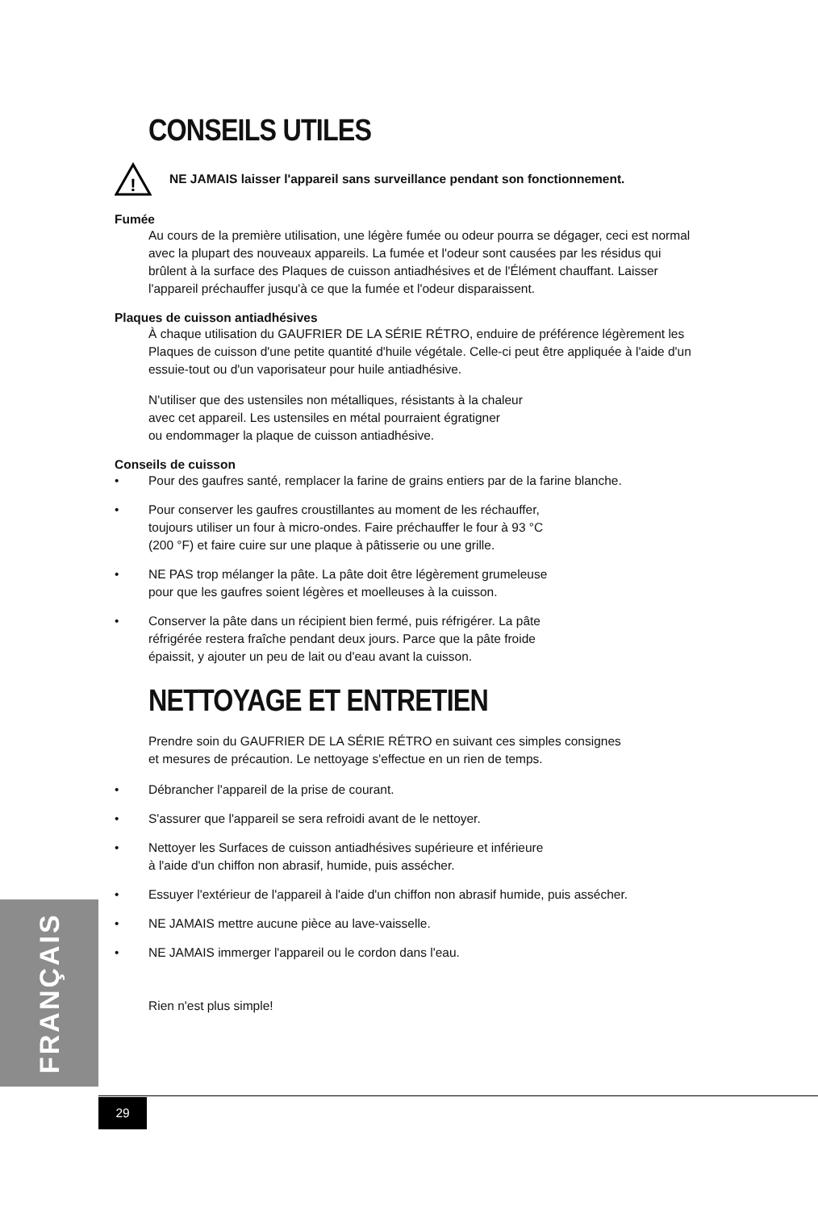CONSEILS UTILES
!
NE JAMAIS laisser l'appareil sans surveillance pendant son fonctionnement.
Fumée
Au cours de la première utilisation, une légère fumée ou odeur pourra se dégager, ceci est normal avec la plupart des nouveaux appareils. La fumée et l'odeur sont causées par les résidus qui brûlent à la surface des Plaques de cuisson antiadhésives et de l'Élément chauffant. Laisser l'appareil préchauffer jusqu'à ce que la fumée et l'odeur disparaissent.
Plaques de cuisson antiadhésives
À chaque utilisation du GAUFRIER DE LA SÉRIE RÉTRO, enduire de préférence légèrement les Plaques de cuisson d'une petite quantité d'huile végétale. Celle-ci peut être appliquée à l'aide d'un essuie-tout ou d'un vaporisateur pour huile antiadhésive.
N'utiliser que des ustensiles non métalliques, résistants à la chaleur
avec cet appareil. Les ustensiles en métal pourraient égratigner
ou endommager la plaque de cuisson antiadhésive.
Conseils de cuisson
• Pour des gaufres santé, remplacer la farine de grains entiers par de la farine blanche.
• Pour conserver les gaufres croustillantes au moment de les réchauffer,
toujours utiliser un four à micro-ondes. Faire préchauffer le four à 93 °C
(200 °F) et faire cuire sur une plaque à pâtisserie ou une grille.
• NE PAS trop mélanger la pâte. La pâte doit être légèrement grumeleuse
pour que les gaufres soient légères et moelleuses à la cuisson.
• Conserver la pâte dans un récipient bien fermé, puis réfrigérer. La pâte
réfrigérée restera fraîche pendant deux jours. Parce que la pâte froide
épaissit, y ajouter un peu de lait ou d'eau avant la cuisson.
NETTOYAGE ET ENTRETIEN
Prendre soin du GAUFRIER DE LA SÉRIE RÉTRO en suivant ces simples consignes
et mesures de précaution. Le nettoyage s'effectue en un rien de temps.
• Débrancher l'appareil de la prise de courant.
• S'assurer que l'appareil se sera refroidi avant de le nettoyer.
• Nettoyer les Surfaces de cuisson antiadhésives supérieure et inférieure
à l'aide d'un chiffon non abrasif, humide, puis assécher.
• Essuyer l'extérieur de l'appareil à l'aide d'un chiffon non abrasif humide, puis assécher.
• NE JAMAIS mettre aucune pièce au lave-vaisselle.
• NE JAMAIS immerger l'appareil ou le cordon dans l'eau.
Rien n'est plus simple!
FRANÇAIS
29